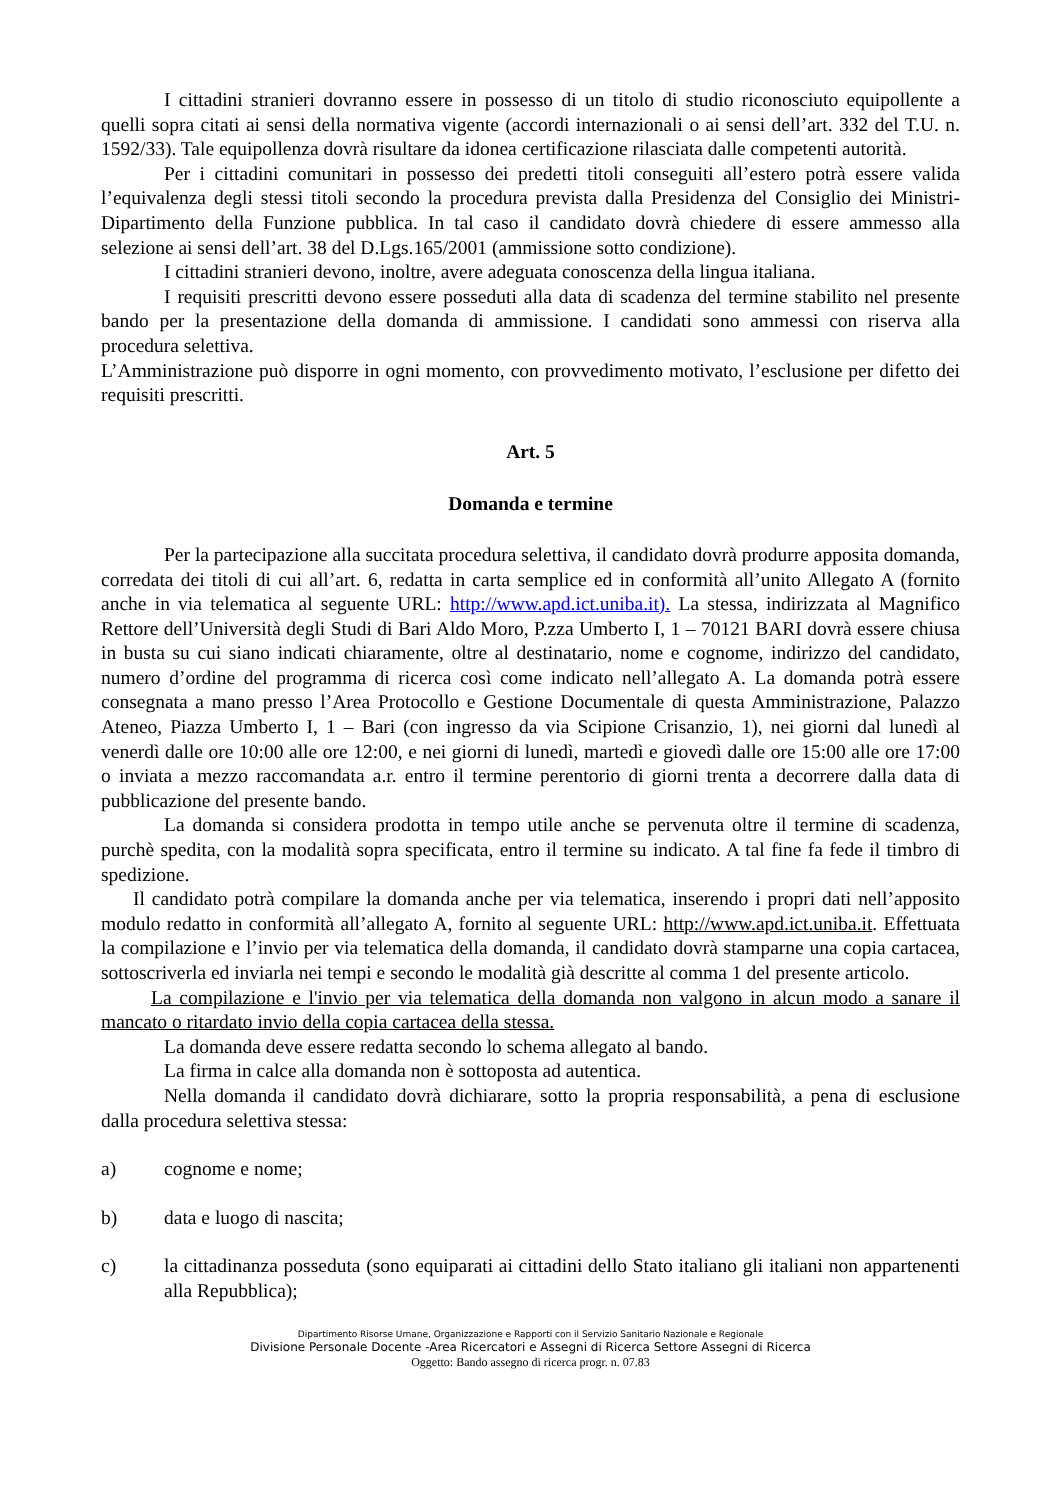I cittadini stranieri dovranno essere in possesso di un titolo di studio riconosciuto equipollente a quelli sopra citati ai sensi della normativa vigente (accordi internazionali o ai sensi dell’art. 332 del T.U. n. 1592/33). Tale equipollenza dovrà risultare da idonea certificazione rilasciata dalle competenti autorità.
Per i cittadini comunitari in possesso dei predetti titoli conseguiti all’estero potrà essere valida l’equivalenza degli stessi titoli secondo la procedura prevista dalla Presidenza del Consiglio dei Ministri- Dipartimento della Funzione pubblica. In tal caso il candidato dovrà chiedere di essere ammesso alla selezione ai sensi dell’art. 38 del D.Lgs.165/2001 (ammissione sotto condizione).
I cittadini stranieri devono, inoltre, avere adeguata conoscenza della lingua italiana.
I requisiti prescritti devono essere posseduti alla data di scadenza del termine stabilito nel presente bando per la presentazione della domanda di ammissione. I candidati sono ammessi con riserva alla procedura selettiva.
L’Amministrazione può disporre in ogni momento, con provvedimento motivato, l’esclusione per difetto dei requisiti prescritti.
Art. 5
Domanda e termine
Per la partecipazione alla succitata procedura selettiva, il candidato dovrà produrre apposita domanda, corredata dei titoli di cui all’art. 6, redatta in carta semplice ed in conformità all’unito Allegato A (fornito anche in via telematica al seguente URL: http://www.apd.ict.uniba.it). La stessa, indirizzata al Magnifico Rettore dell’Università degli Studi di Bari Aldo Moro, P.zza Umberto I, 1 – 70121 BARI dovrà essere chiusa in busta su cui siano indicati chiaramente, oltre al destinatario, nome e cognome, indirizzo del candidato, numero d’ordine del programma di ricerca così come indicato nell’allegato A. La domanda potrà essere consegnata a mano presso l’Area Protocollo e Gestione Documentale di questa Amministrazione, Palazzo Ateneo, Piazza Umberto I, 1 – Bari (con ingresso da via Scipione Crisanzio, 1), nei giorni dal lunedì al venerdì dalle ore 10:00 alle ore 12:00, e nei giorni di lunedì, martedì e giovedì dalle ore 15:00 alle ore 17:00 o inviata a mezzo raccomandata a.r. entro il termine perentorio di giorni trenta a decorrere dalla data di pubblicazione del presente bando.
La domanda si considera prodotta in tempo utile anche se pervenuta oltre il termine di scadenza, purchè spedita, con la modalità sopra specificata, entro il termine su indicato. A tal fine fa fede il timbro di spedizione.
Il candidato potrà compilare la domanda anche per via telematica, inserendo i propri dati nell’apposito modulo redatto in conformità all’allegato A, fornito al seguente URL: http://www.apd.ict.uniba.it. Effettuata la compilazione e l’invio per via telematica della domanda, il candidato dovrà stamparne una copia cartacea, sottoscriverla ed inviarla nei tempi e secondo le modalità già descritte al comma 1 del presente articolo.
La compilazione e l'invio per via telematica della domanda non valgono in alcun modo a sanare il mancato o ritardato invio della copia cartacea della stessa.
La domanda deve essere redatta secondo lo schema allegato al bando.
La firma in calce alla domanda non è sottoposta ad autentica.
Nella domanda il candidato dovrà dichiarare, sotto la propria responsabilità, a pena di esclusione dalla procedura selettiva stessa:
a) cognome e nome;
b) data e luogo di nascita;
c) la cittadinanza posseduta (sono equiparati ai cittadini dello Stato italiano gli italiani non appartenenti alla Repubblica);
Dipartimento Risorse Umane, Organizzazione e Rapporti con il Servizio Sanitario Nazionale e Regionale
Divisione Personale Docente -Area Ricercatori e Assegni di Ricerca Settore Assegni di Ricerca
Oggetto: Bando assegno di ricerca progr. n. 07.83